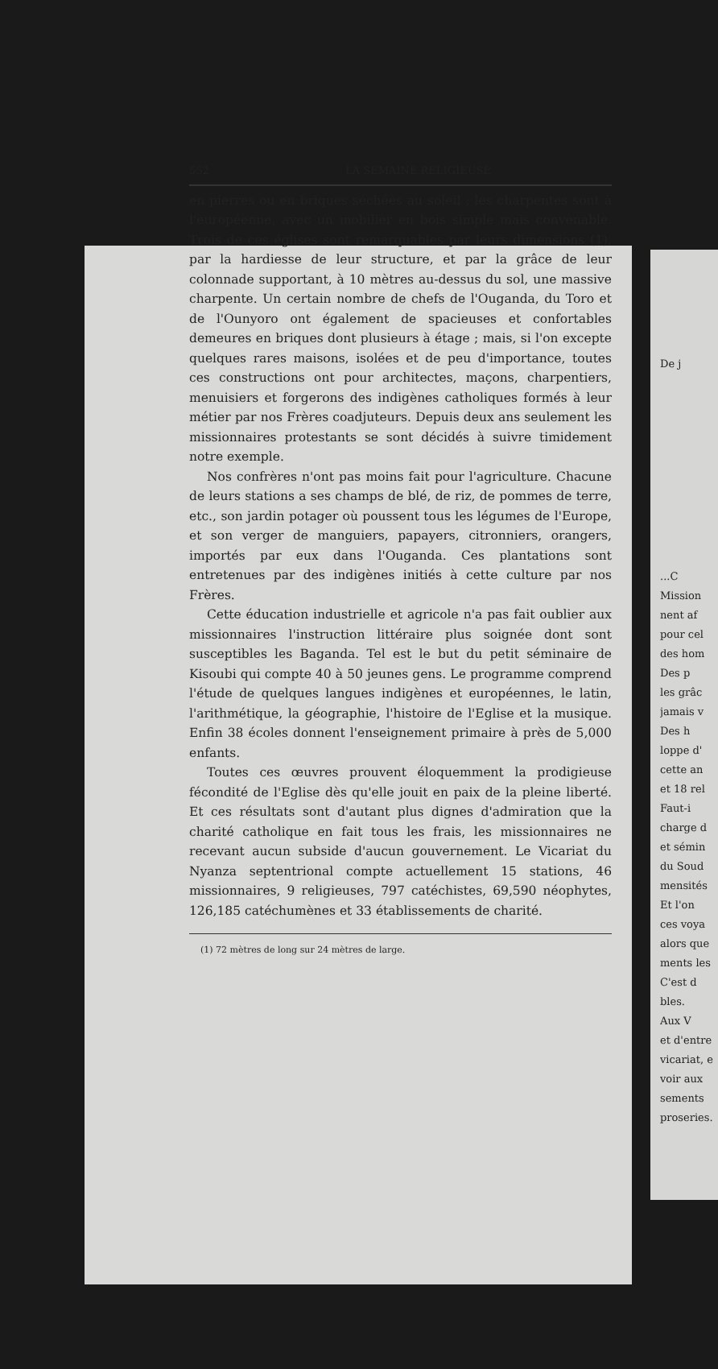552 LA SEMAINE RELIGIEUSE
en pierres ou en briques séchées au soleil ; les charpentes sont à l'européenne, avec un mobilier en bois simple mais convenable. Trois de ces églises sont remarquables par leurs dimensions (1), par la hardiesse de leur structure, et par la grâce de leur colonnade supportant, à 10 mètres au-dessus du sol, une massive charpente. Un certain nombre de chefs de l'Ouganda, du Toro et de l'Ounyoro ont également de spacieuses et confortables demeures en briques dont plusieurs à étage ; mais, si l'on excepte quelques rares maisons, isolées et de peu d'importance, toutes ces constructions ont pour architectes, maçons, charpentiers, menuisiers et forgerons des indigènes catholiques formés à leur métier par nos Frères coadjuteurs. Depuis deux ans seulement les missionnaires protestants se sont décidés à suivre timidement notre exemple.
Nos confrères n'ont pas moins fait pour l'agriculture. Chacune de leurs stations a ses champs de blé, de riz, de pommes de terre, etc., son jardin potager où poussent tous les légumes de l'Europe, et son verger de manguiers, papayers, citronniers, orangers, importés par eux dans l'Ouganda. Ces plantations sont entretenues par des indigènes initiés à cette culture par nos Frères.
Cette éducation industrielle et agricole n'a pas fait oublier aux missionnaires l'instruction littéraire plus soignée dont sont susceptibles les Baganda. Tel est le but du petit séminaire de Kisoubi qui compte 40 à 50 jeunes gens. Le programme comprend l'étude de quelques langues indigènes et européennes, le latin, l'arithmétique, la géographie, l'histoire de l'Eglise et la musique. Enfin 38 écoles donnent l'enseignement primaire à près de 5,000 enfants.
Toutes ces œuvres prouvent éloquemment la prodigieuse fécondité de l'Eglise dès qu'elle jouit en paix de la pleine liberté. Et ces résultats sont d'autant plus dignes d'admiration que la charité catholique en fait tous les frais, les missionnaires ne recevant aucun subside d'aucun gouvernement. Le Vicariat du Nyanza septentrional compte actuellement 15 stations, 46 missionnaires, 9 religieuses, 797 catéchistes, 69,590 néophytes, 126,185 catéchumènes et 33 établissements de charité.
(1) 72 mètres de long sur 24 mètres de large.
De j
...C
Mission
nent af
pour cel
des hom
Des p
les grâc
jamais v
Des h
loppe d'
cette an
et 18 rel
Faut-i
charge d
et sémin
du Soud
mensités
Et l'on
ces voya
alors que
ments les
C'est d
bles.
Aux V
et d'entre
vicariat, e
voir aux
sements
proseries.